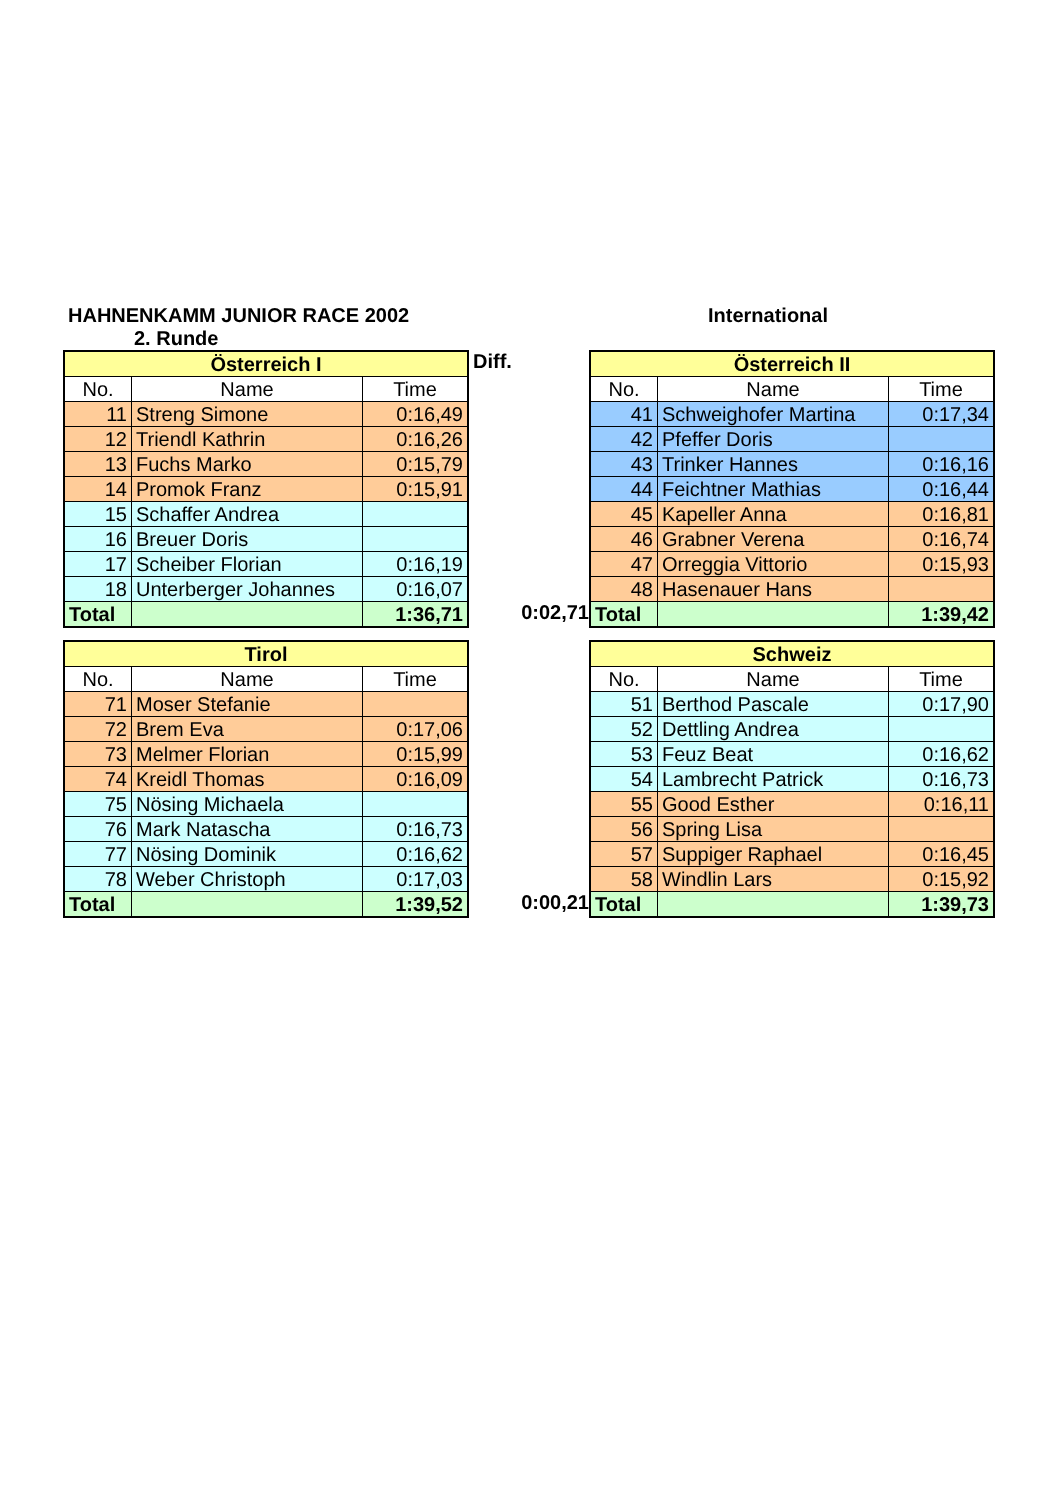HAHNENKAMM JUNIOR RACE 2002 International
2. Runde
| Österreich I | | |
| No. | Name | Time |
| 11 | Streng Simone | 0:16,49 |
| 12 | Triendl Kathrin | 0:16,26 |
| 13 | Fuchs Marko | 0:15,79 |
| 14 | Promok Franz | 0:15,91 |
| 15 | Schaffer Andrea | |
| 16 | Breuer Doris | |
| 17 | Scheiber Florian | 0:16,19 |
| 18 | Unterberger Johannes | 0:16,07 |
| Total | | 1:36,71 |
Diff.
0:02,71
| Österreich II | | |
| No. | Name | Time |
| 41 | Schweighofer Martina | 0:17,34 |
| 42 | Pfeffer Doris | |
| 43 | Trinker Hannes | 0:16,16 |
| 44 | Feichtner Mathias | 0:16,44 |
| 45 | Kapeller Anna | 0:16,81 |
| 46 | Grabner Verena | 0:16,74 |
| 47 | Orreggia Vittorio | 0:15,93 |
| 48 | Hasenauer Hans | |
| Total | | 1:39,42 |
| Tirol | | |
| No. | Name | Time |
| 71 | Moser Stefanie | |
| 72 | Brem Eva | 0:17,06 |
| 73 | Melmer Florian | 0:15,99 |
| 74 | Kreidl Thomas | 0:16,09 |
| 75 | Nösing Michaela | |
| 76 | Mark Natascha | 0:16,73 |
| 77 | Nösing Dominik | 0:16,62 |
| 78 | Weber Christoph | 0:17,03 |
| Total | | 1:39,52 |
0:00,21
| Schweiz | | |
| No. | Name | Time |
| 51 | Berthod Pascale | 0:17,90 |
| 52 | Dettling Andrea | |
| 53 | Feuz Beat | 0:16,62 |
| 54 | Lambrecht Patrick | 0:16,73 |
| 55 | Good Esther | 0:16,11 |
| 56 | Spring Lisa | |
| 57 | Suppiger Raphael | 0:16,45 |
| 58 | Windlin Lars | 0:15,92 |
| Total | | 1:39,73 |